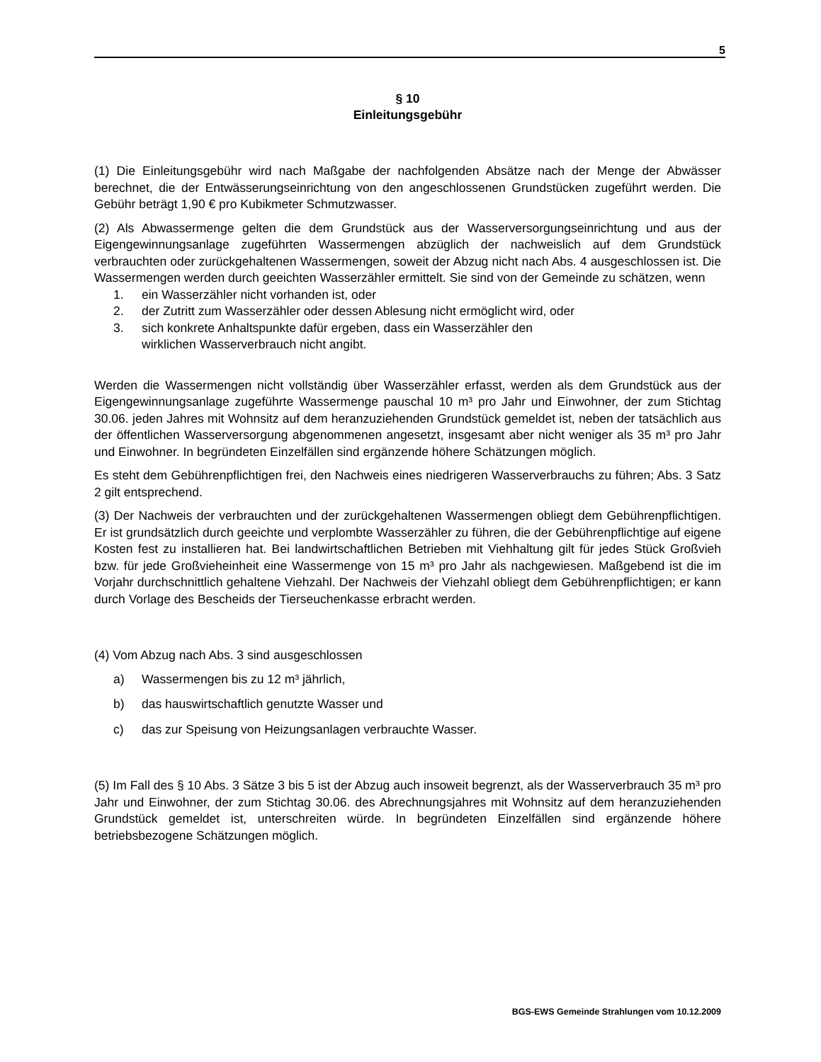5
§ 10
Einleitungsgebühr
(1) Die Einleitungsgebühr wird nach Maßgabe der nachfolgenden Absätze nach der Menge der Abwässer berechnet, die der Entwässerungseinrichtung von den angeschlossenen Grundstücken zugeführt werden. Die Gebühr beträgt 1,90 € pro Kubikmeter Schmutzwasser.
(2) Als Abwassermenge gelten die dem Grundstück aus der Wasserversorgungseinrichtung und aus der Eigengewinnungsanlage zugeführten Wassermengen abzüglich der nachweislich auf dem Grundstück verbrauchten oder zurückgehaltenen Wassermengen, soweit der Abzug nicht nach Abs. 4 ausgeschlossen ist. Die Wassermengen werden durch geeichten Wasserzähler ermittelt. Sie sind von der Gemeinde zu schätzen, wenn
1. ein Wasserzähler nicht vorhanden ist, oder
2. der Zutritt zum Wasserzähler oder dessen Ablesung nicht ermöglicht wird, oder
3. sich konkrete Anhaltspunkte dafür ergeben, dass ein Wasserzähler den
wirklichen Wasserverbrauch nicht angibt.
Werden die Wassermengen nicht vollständig über Wasserzähler erfasst, werden als dem Grundstück aus der Eigengewinnungsanlage zugeführte Wassermenge pauschal 10 m³ pro Jahr und Einwohner, der zum Stichtag 30.06. jeden Jahres mit Wohnsitz auf dem heranzuziehenden Grundstück gemeldet ist, neben der tatsächlich aus der öffentlichen Wasserversorgung abgenommenen angesetzt, insgesamt aber nicht weniger als 35 m³ pro Jahr und Einwohner. In begründeten Einzelfällen sind ergänzende höhere Schätzungen möglich.
Es steht dem Gebührenpflichtigen frei, den Nachweis eines niedrigeren Wasserverbrauchs zu führen; Abs. 3 Satz 2 gilt entsprechend.
(3) Der Nachweis der verbrauchten und der zurückgehaltenen Wassermengen obliegt dem Gebührenpflichtigen. Er ist grundsätzlich durch geeichte und verplombte Wasserzähler zu führen, die der Gebührenpflichtige auf eigene Kosten fest zu installieren hat. Bei landwirtschaftlichen Betrieben mit Viehhaltung gilt für jedes Stück Großvieh bzw. für jede Großvieheinheit eine Wassermenge von 15 m³ pro Jahr als nachgewiesen. Maßgebend ist die im Vorjahr durchschnittlich gehaltene Viehzahl. Der Nachweis der Viehzahl obliegt dem Gebührenpflichtigen; er kann durch Vorlage des Bescheids der Tierseuchenkasse erbracht werden.
(4) Vom Abzug nach Abs. 3 sind ausgeschlossen
a) Wassermengen bis zu 12 m³ jährlich,
b) das hauswirtschaftlich genutzte Wasser und
c) das zur Speisung von Heizungsanlagen verbrauchte Wasser.
(5) Im Fall des § 10 Abs. 3 Sätze 3 bis 5 ist der Abzug auch insoweit begrenzt, als der Wasserverbrauch 35 m³ pro Jahr und Einwohner, der zum Stichtag 30.06. des Abrechnungsjahres mit Wohnsitz auf dem heranzuziehenden Grundstück gemeldet ist, unterschreiten würde. In begründeten Einzelfällen sind ergänzende höhere betriebsbezogene Schätzungen möglich.
BGS-EWS Gemeinde Strahlungen vom 10.12.2009